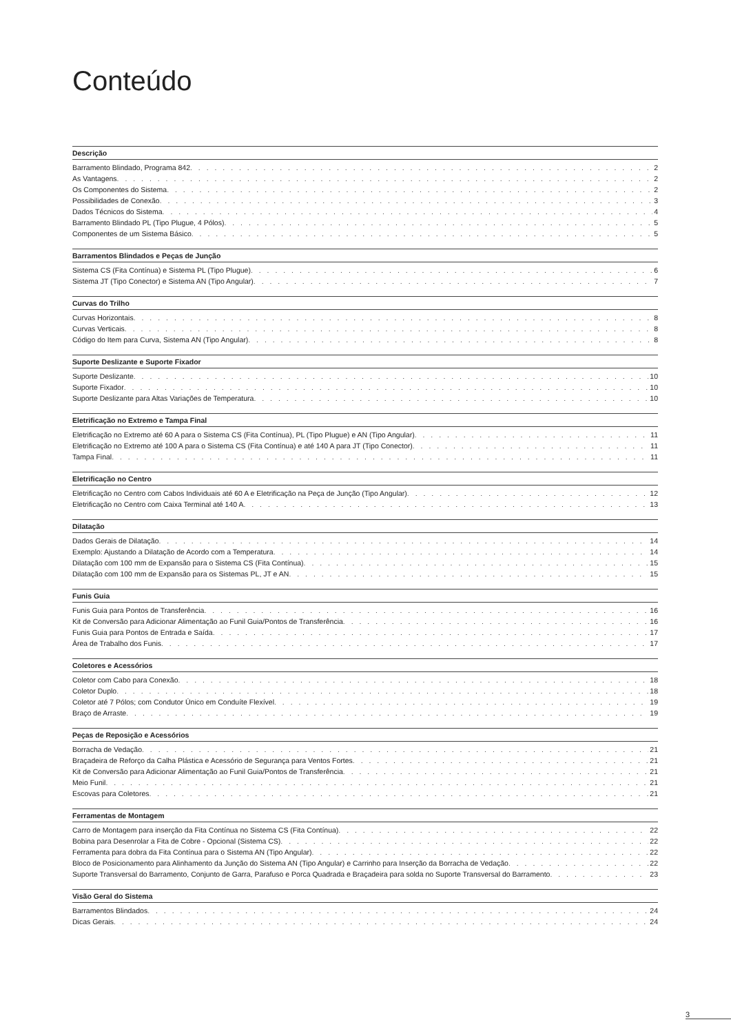Conteúdo
Descrição
Barramento Blindado, Programa 842 2
As Vantagens 2
Os Componentes do Sistema 2
Possibilidades de Conexão 3
Dados Técnicos do Sistema 4
Barramento Blindado PL (Tipo Plugue, 4 Pólos) 5
Componentes de um Sistema Básico 5
Barramentos Blindados e Peças de Junção
Sistema CS (Fita Contínua) e Sistema PL (Tipo Plugue) 6
Sistema JT (Tipo Conector) e Sistema AN (Tipo Angular) 7
Curvas do Trilho
Curvas Horizontais 8
Curvas Verticais 8
Código do Item para Curva, Sistema AN (Tipo Angular) 8
Suporte Deslizante e Suporte Fixador
Suporte Deslizante 10
Suporte Fixador 10
Suporte Deslizante para Altas Variações de Temperatura 10
Eletrificação no Extremo e Tampa Final
Eletrificação no Extremo até 60 A para o Sistema CS (Fita Contínua), PL (Tipo Plugue) e AN (Tipo Angular) 11
Eletrificação no Extremo até 100 A para o Sistema CS (Fita Contínua) e até 140 A para JT (Tipo Conector) 11
Tampa Final 11
Eletrificação no Centro
Eletrificação no Centro com Cabos Individuais até 60 A e Eletrificação na Peça de Junção (Tipo Angular) 12
Eletrificação no Centro com Caixa Terminal até 140 A 13
Dilatação
Dados Gerais de Dilatação 14
Exemplo: Ajustando a Dilatação de Acordo com a Temperatura 14
Dilatação com 100 mm de Expansão para o Sistema CS (Fita Contínua) 15
Dilatação com 100 mm de Expansão para os Sistemas PL, JT e AN 15
Funis Guia
Funis Guia para Pontos de Transferência 16
Kit de Conversão para Adicionar Alimentação ao Funil Guia/Pontos de Transferência 16
Funis Guia para Pontos de Entrada e Saída 17
Área de Trabalho dos Funis 17
Coletores e Acessórios
Coletor com Cabo para Conexão 18
Coletor Duplo 18
Coletor até 7 Pólos; com Condutor Único em Conduíte Flexível 19
Braço de Arraste 19
Peças de Reposição e Acessórios
Borracha de Vedação 21
Braçadeira de Reforço da Calha Plástica e Acessório de Segurança para Ventos Fortes 21
Kit de Conversão para Adicionar Alimentação ao Funil Guia/Pontos de Transferência 21
Meio Funil 21
Escovas para Coletores 21
Ferramentas de Montagem
Carro de Montagem para inserção da Fita Contínua no Sistema CS (Fita Contínua) 22
Bobina para Desenrolar a Fita de Cobre - Opcional (Sistema CS) 22
Ferramenta para dobra da Fita Contínua para o Sistema AN (Tipo Angular) 22
Bloco de Posicionamento para Alinhamento da Junção do Sistema AN (Tipo Angular) e Carrinho para Inserção da Borracha de Vedação 22
Suporte Transversal do Barramento, Conjunto de Garra, Parafuso e Porca Quadrada e Braçadeira para solda no Suporte Transversal do Barramento 23
Visão Geral do Sistema
Barramentos Blindados 24
Dicas Gerais 24
3